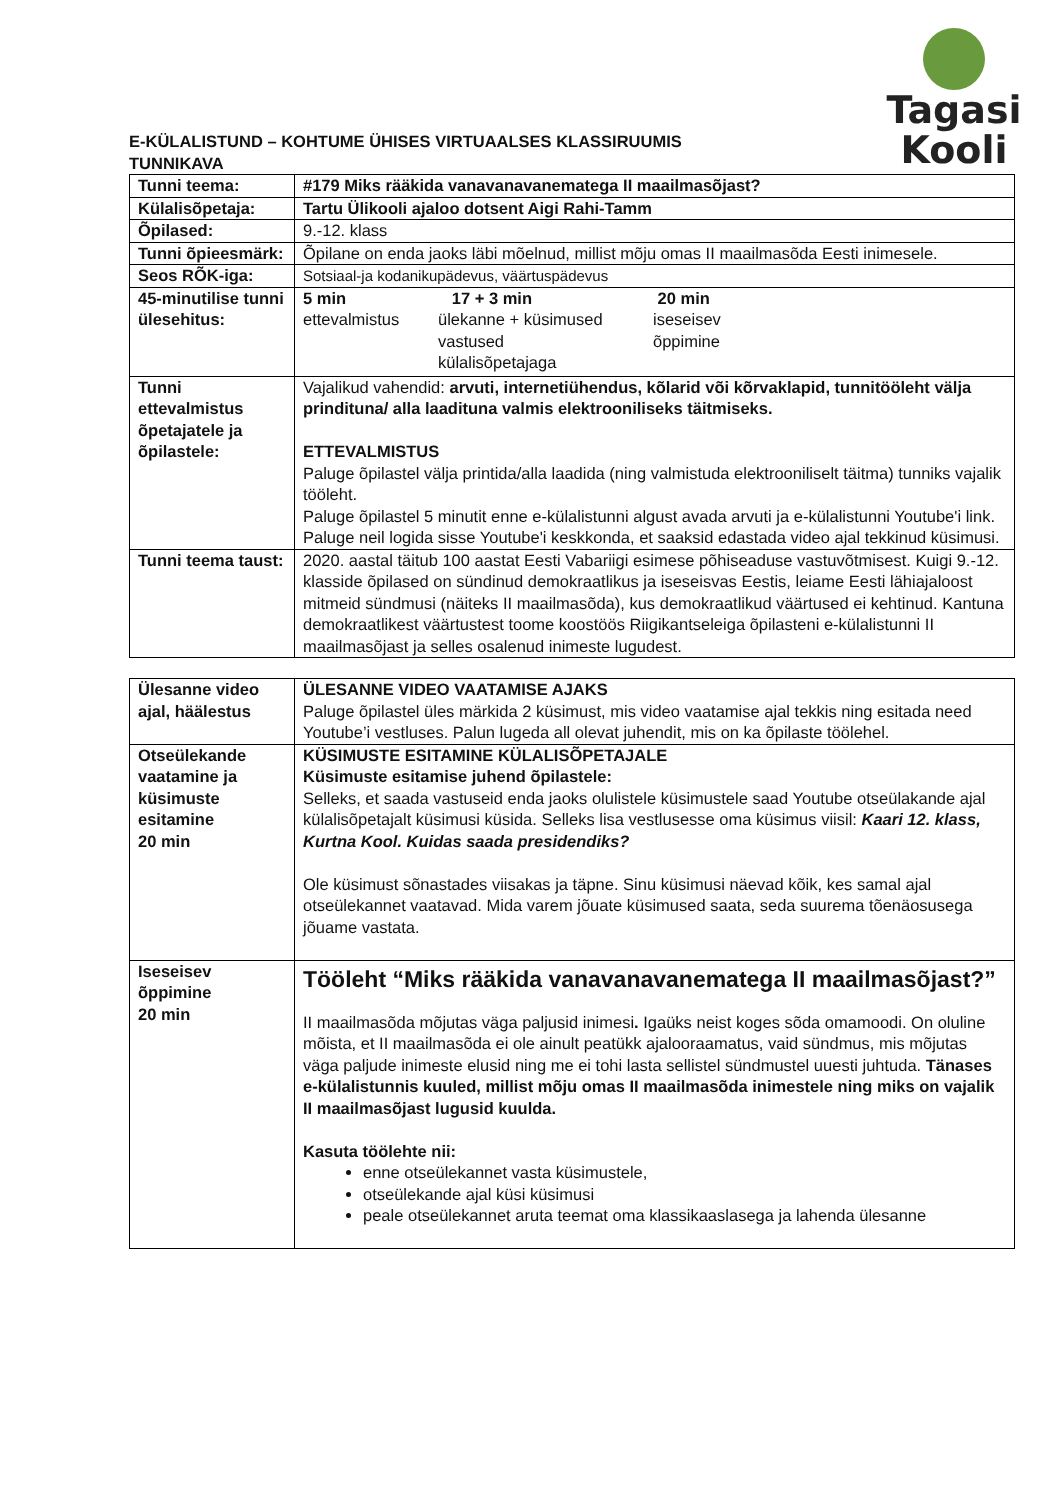Tagasi Kooli
E-KÜLALISTUND – KOHTUME ÜHISES VIRTUAALSES KLASSIRUUMIS
TUNNIKAVA
| Tunni teema: | #179 Miks rääkida vanavanavanematega II maailmasõjast? |
| Külalisõpetaja: | Tartu Ülikooli ajaloo dotsent Aigi Rahi-Tamm |
| Õpilased: | 9.-12. klass |
| Tunni õpieesmärk: | Õpilane on enda jaoks läbi mõelnud, millist mõju omas II maailmasõda Eesti inimesele. |
| Seos RÕK-iga: | Sotsiaal-ja kodanikupädevus, väärtuspädevus |
| 45-minutilise tunni ülesehitus: | 5 min ettevalmistus 17 + 3 min ülekanne + küsimused vastused külalisõpetajaga 20 min iseseisev õppimine |
| Tunni ettevalmistus õpetajatele ja õpilastele: | Vajalikud vahendid: arvuti, internetiühendus, kõlarid või kõrvaklapid, tunnitööleht välja prindituna/ alla laadituna valmis elektrooniliseks täitmiseks. ETTEVALMISTUS Paluge õpilastel välja printida/alla laadida (ning valmistuda elektrooniliselt täitma) tunniks vajalik tööleht. Paluge õpilastel 5 minutit enne e-külalistunni algust avada arvuti ja e-külalistunni Youtube'i link. Paluge neil logida sisse Youtube'i keskkonda, et saaksid edastada video ajal tekkinud küsimusi. |
| Tunni teema taust: | 2020. aastal täitub 100 aastat Eesti Vabariigi esimese põhiseaduse vastuvõtmisest. Kuigi 9.-12. klasside õpilased on sündinud demokraatlikus ja iseseisvas Eestis, leiame Eesti lähiajaloost mitmeid sündmusi (näiteks II maailmasõda), kus demokraatlikud väärtused ei kehtinud. Kantuna demokraatlikest väärtustest toome koostöös Riigikantseleiga õpilasteni e-külalistunni II maailmasõjast ja selles osalenud inimeste lugudest. |
| Ülesanne video ajal, häälestus | ÜLESANNE VIDEO VAATAMISE AJAKS Paluge õpilastel üles märkida 2 küsimust, mis video vaatamise ajal tekkis ning esitada need Youtube’i vestluses. Palun lugeda all olevat juhendit, mis on ka õpilaste töölehel. |
| Otseülekande vaatamine ja küsimuste esitamine 20 min | KÜSIMUSTE ESITAMINE KÜLALISÕPETAJALE Küsimuste esitamise juhend õpilastele: Selleks, et saada vastuseid enda jaoks olulistele küsimustele saad Youtube otseülakande ajal külalisõpetajalt küsimusi küsida. Selleks lisa vestlusesse oma küsimus viisil: Kaari 12. klass, Kurtna Kool. Kuidas saada presidendiks? Ole küsimust sõnastades viisakas ja täpne. Sinu küsimusi näevad kõik, kes samal ajal otseülekannet vaatavad. Mida varem jõuate küsimused saata, seda suurema tõenäosusega jõuame vastata. |
| Iseseisev õppimine 20 min | Tööleht “Miks rääkida vanavanavanematega II maailmasõjast?” II maailmasõda mõjutas väga paljusid inimesi . Igaüks neist koges sõda omamoodi. On oluline mõista, et II maailmasõda ei ole ainult peatükk ajalooraamatus, vaid sündmus, mis mõjutas väga paljude inimeste elusid ning me ei tohi lasta sellistel sündmustel uuesti juhtuda. Tänases e-külalistunnis kuuled, millist mõju omas II maailmasõda inimestele ning miks on vajalik II maailmasõjast lugusid kuulda. Kasuta töölehte nii: enne otseülekannet vasta küsimustele, otseülekande ajal küsi küsimusi peale otseülekannet aruta teemat oma klassikaaslasega ja lahenda ülesanne |